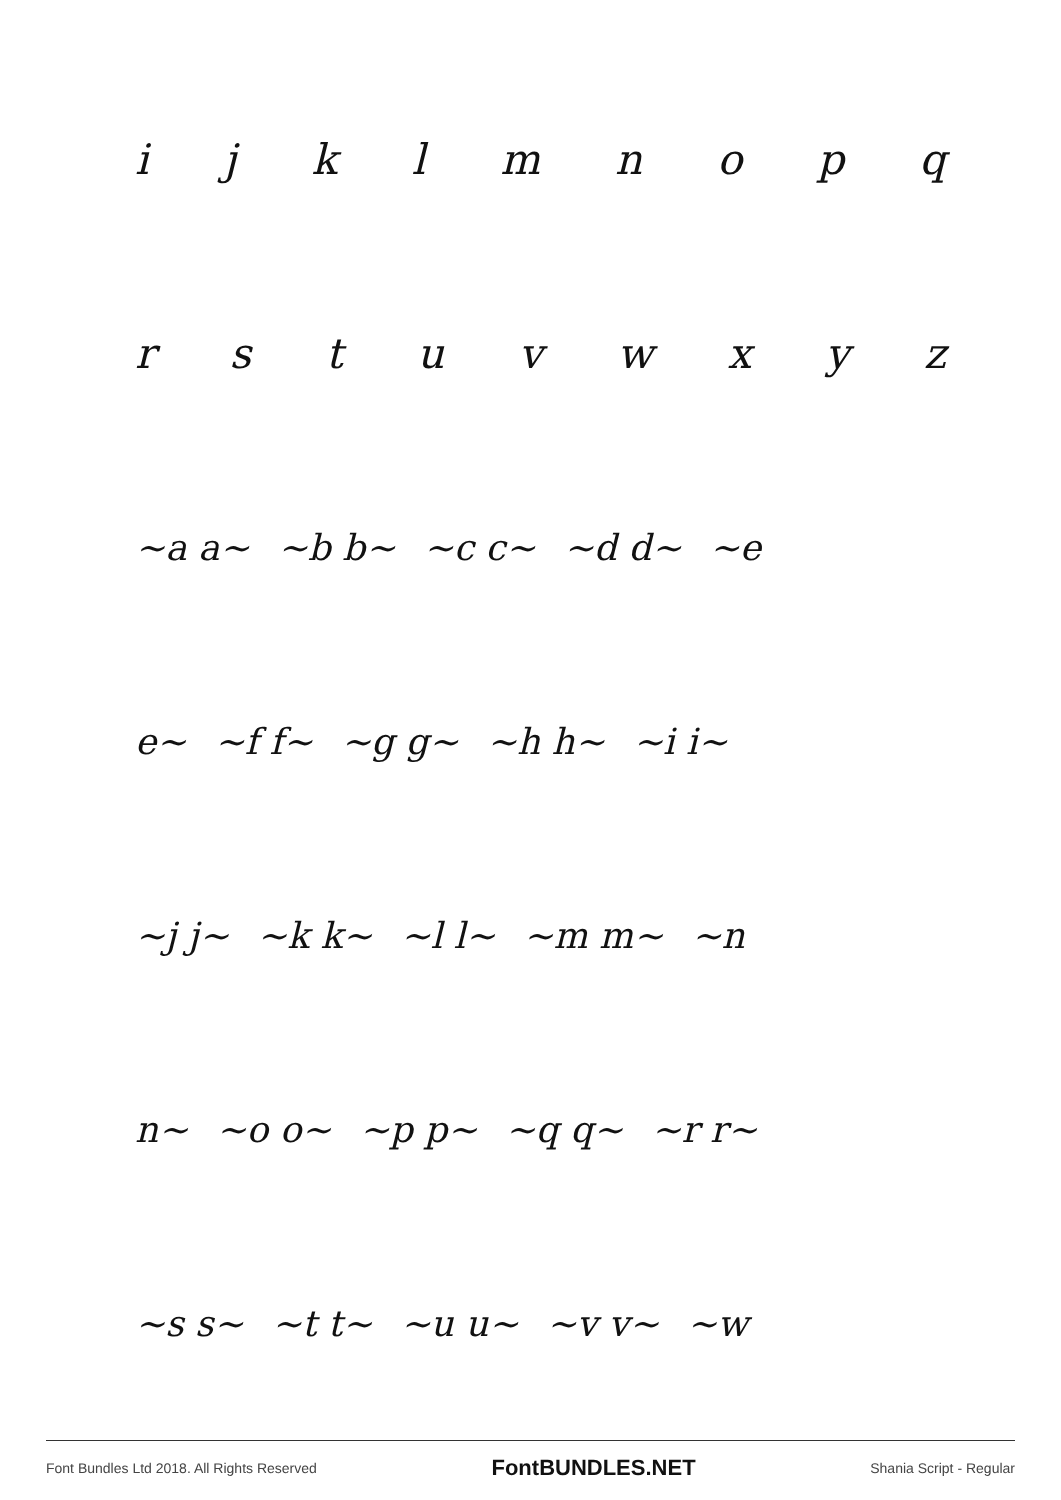i j k l m n o p q
r s t u v w x y z
~a a~ ~b b~ ~c c~ ~d d~ ~e
e~ ~f f~ ~g g~ ~h h~ ~i i~
~j j~ ~k k~ ~l l~ ~m m~ ~n
n~ ~o o~ ~p p~ ~q q~ ~r r~
~s s~ ~t t~ ~u u~ ~v v~ ~w
Font Bundles Ltd 2018. All Rights Reserved FontBUNDLES.NET Shania Script - Regular